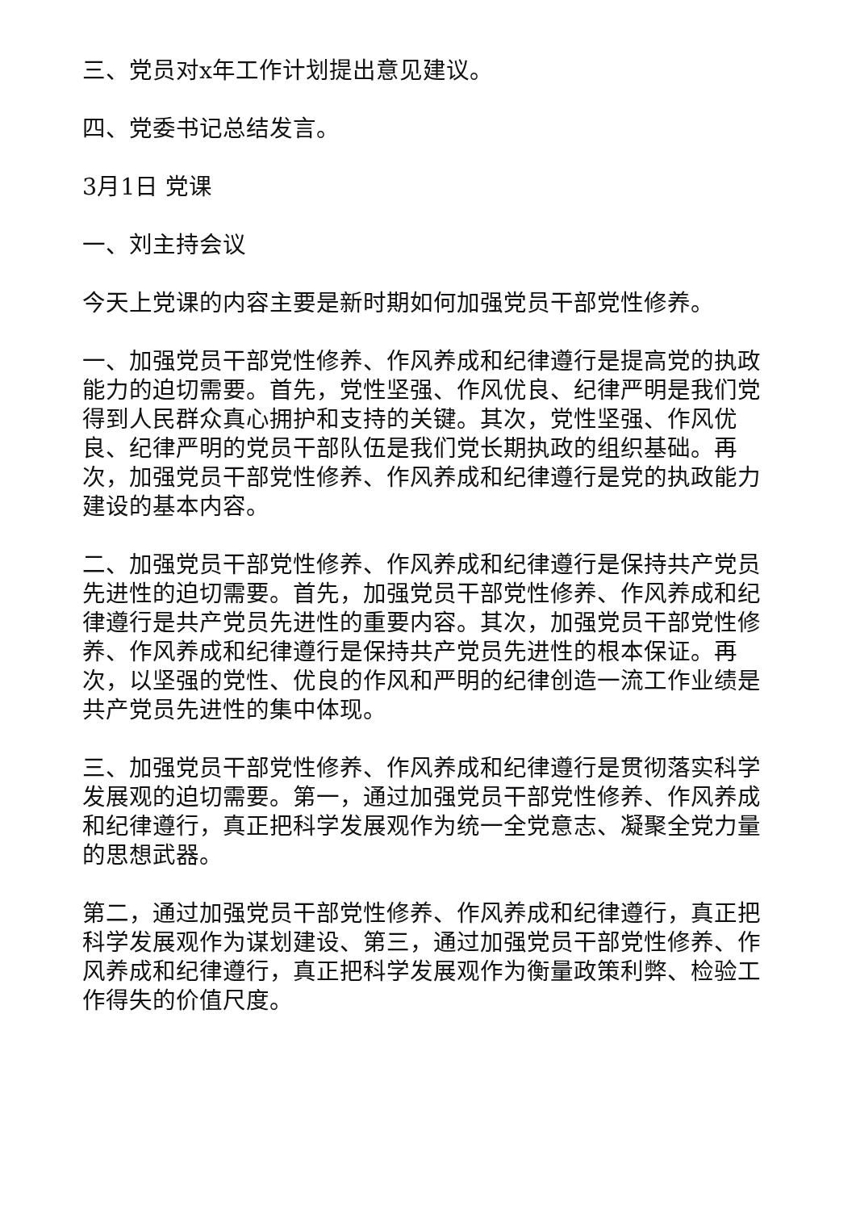三、党员对x年工作计划提出意见建议。
四、党委书记总结发言。
3月1日 党课
一、刘主持会议
今天上党课的内容主要是新时期如何加强党员干部党性修养。
一、加强党员干部党性修养、作风养成和纪律遵行是提高党的执政能力的迫切需要。首先，党性坚强、作风优良、纪律严明是我们党得到人民群众真心拥护和支持的关键。其次，党性坚强、作风优良、纪律严明的党员干部队伍是我们党长期执政的组织基础。再次，加强党员干部党性修养、作风养成和纪律遵行是党的执政能力建设的基本内容。
二、加强党员干部党性修养、作风养成和纪律遵行是保持共产党员先进性的迫切需要。首先，加强党员干部党性修养、作风养成和纪律遵行是共产党员先进性的重要内容。其次，加强党员干部党性修养、作风养成和纪律遵行是保持共产党员先进性的根本保证。再次，以坚强的党性、优良的作风和严明的纪律创造一流工作业绩是共产党员先进性的集中体现。
三、加强党员干部党性修养、作风养成和纪律遵行是贯彻落实科学发展观的迫切需要。第一，通过加强党员干部党性修养、作风养成和纪律遵行，真正把科学发展观作为统一全党意志、凝聚全党力量的思想武器。
第二，通过加强党员干部党性修养、作风养成和纪律遵行，真正把科学发展观作为谋划建设、第三，通过加强党员干部党性修养、作风养成和纪律遵行，真正把科学发展观作为衡量政策利弊、检验工作得失的价值尺度。